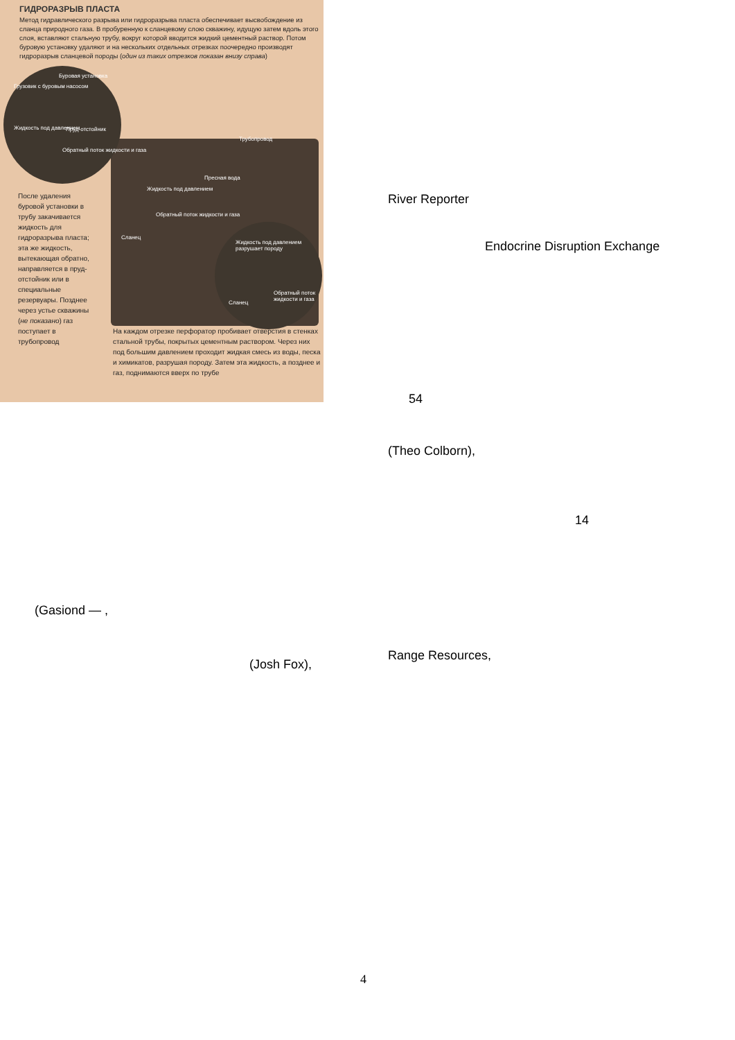ГИДРОРАЗРЫВ ПЛАСТА
Метод гидравлического разрыва или гидроразрыва пласта обеспечивает высвобождение из сланца природного газа. В пробуренную к сланцевому слою скважину, идущую затем вдоль этого слоя, вставляют стальную трубу, вокруг которой вводится жидкий цементный раствор. Потом буровую установку удаляют и на нескольких отдельных отрезках поочередно производят гидроразрыв сланцевой породы (один из таких отрезков показан внизу справа)
Грузовик с буровым насосом
Буровая установка
Жидкость под давлением Пруд-отстойник
Обратный поток жидкости и газа
Трубопровод
Пресная вода
Жидкость под давлением
Обратный поток жидкости и газа
Сланец
Жидкость под давлением разрушает породу
Сланец
Обратный поток жидкости и газа
После удаления буровой установки в трубу закачивается жидкость для гидроразрыва пласта; эта же жидкость, вытекающая обратно, направляется в пруд-отстойник или в специальные резервуары. Позднее через устье скважины (не показано) газ поступает в трубопровод
На каждом отрезке перфоратор пробивает отверстия в стенках стальной трубы, покрытых цементным раствором. Через них под большим давлением проходит жидкая смесь из воды, песка и химикатов, разрушая породу. Затем эта жидкость, а позднее и газ, поднимаются вверх по трубе
(Gasiond — ,
(Josh Fox),
River Reporter
Endocrine Disruption Exchange
54
(Theo Colborn),
14
Range Resources,
4